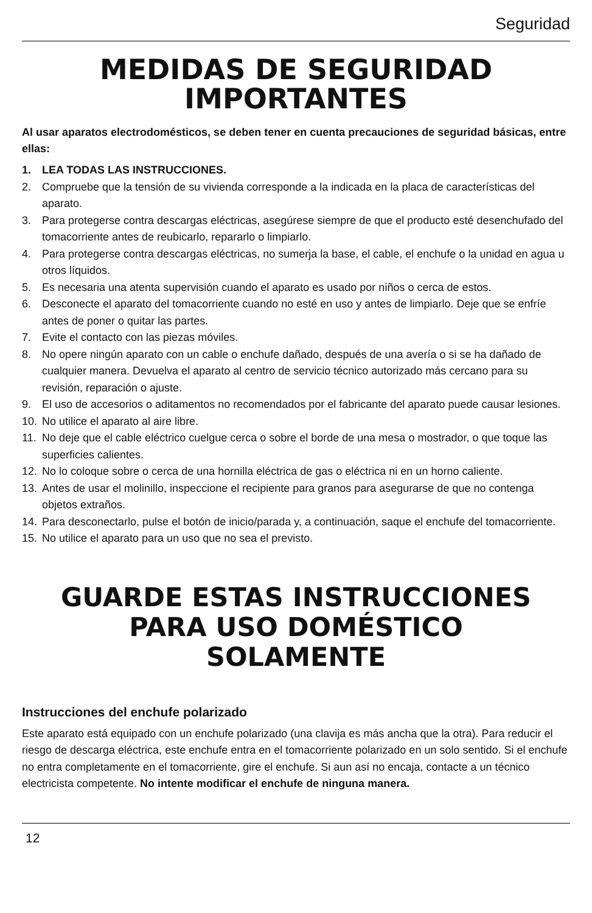Seguridad
MEDIDAS DE SEGURIDAD
IMPORTANTES
Al usar aparatos electrodomésticos, se deben tener en cuenta precauciones de seguridad básicas, entre ellas:
1. LEA TODAS LAS INSTRUCCIONES.
2. Compruebe que la tensión de su vivienda corresponde a la indicada en la placa de características del aparato.
3. Para protegerse contra descargas eléctricas, asegúrese siempre de que el producto esté desenchufado del tomacorriente antes de reubicarlo, repararlo o limpiarlo.
4. Para protegerse contra descargas eléctricas, no sumerja la base, el cable, el enchufe o la unidad en agua u otros líquidos.
5. Es necesaria una atenta supervisión cuando el aparato es usado por niños o cerca de estos.
6. Desconecte el aparato del tomacorriente cuando no esté en uso y antes de limpiarlo. Deje que se enfríe antes de poner o quitar las partes.
7. Evite el contacto con las piezas móviles.
8. No opere ningún aparato con un cable o enchufe dañado, después de una avería o si se ha dañado de cualquier manera. Devuelva el aparato al centro de servicio técnico autorizado más cercano para su revisión, reparación o ajuste.
9. El uso de accesorios o aditamentos no recomendados por el fabricante del aparato puede causar lesiones.
10. No utilice el aparato al aire libre.
11. No deje que el cable eléctrico cuelgue cerca o sobre el borde de una mesa o mostrador, o que toque las superficies calientes.
12. No lo coloque sobre o cerca de una hornilla eléctrica de gas o eléctrica ni en un horno caliente.
13. Antes de usar el molinillo, inspeccione el recipiente para granos para asegurarse de que no contenga objetos extraños.
14. Para desconectarlo, pulse el botón de inicio/parada y, a continuación, saque el enchufe del tomacorriente.
15. No utilice el aparato para un uso que no sea el previsto.
GUARDE ESTAS INSTRUCCIONES
PARA USO DOMÉSTICO
SOLAMENTE
Instrucciones del enchufe polarizado
Este aparato está equipado con un enchufe polarizado (una clavija es más ancha que la otra). Para reducir el riesgo de descarga eléctrica, este enchufe entra en el tomacorriente polarizado en un solo sentido. Si el enchufe no entra completamente en el tomacorriente, gire el enchufe. Si aun así no encaja, contacte a un técnico electricista competente. No intente modificar el enchufe de ninguna manera.
12